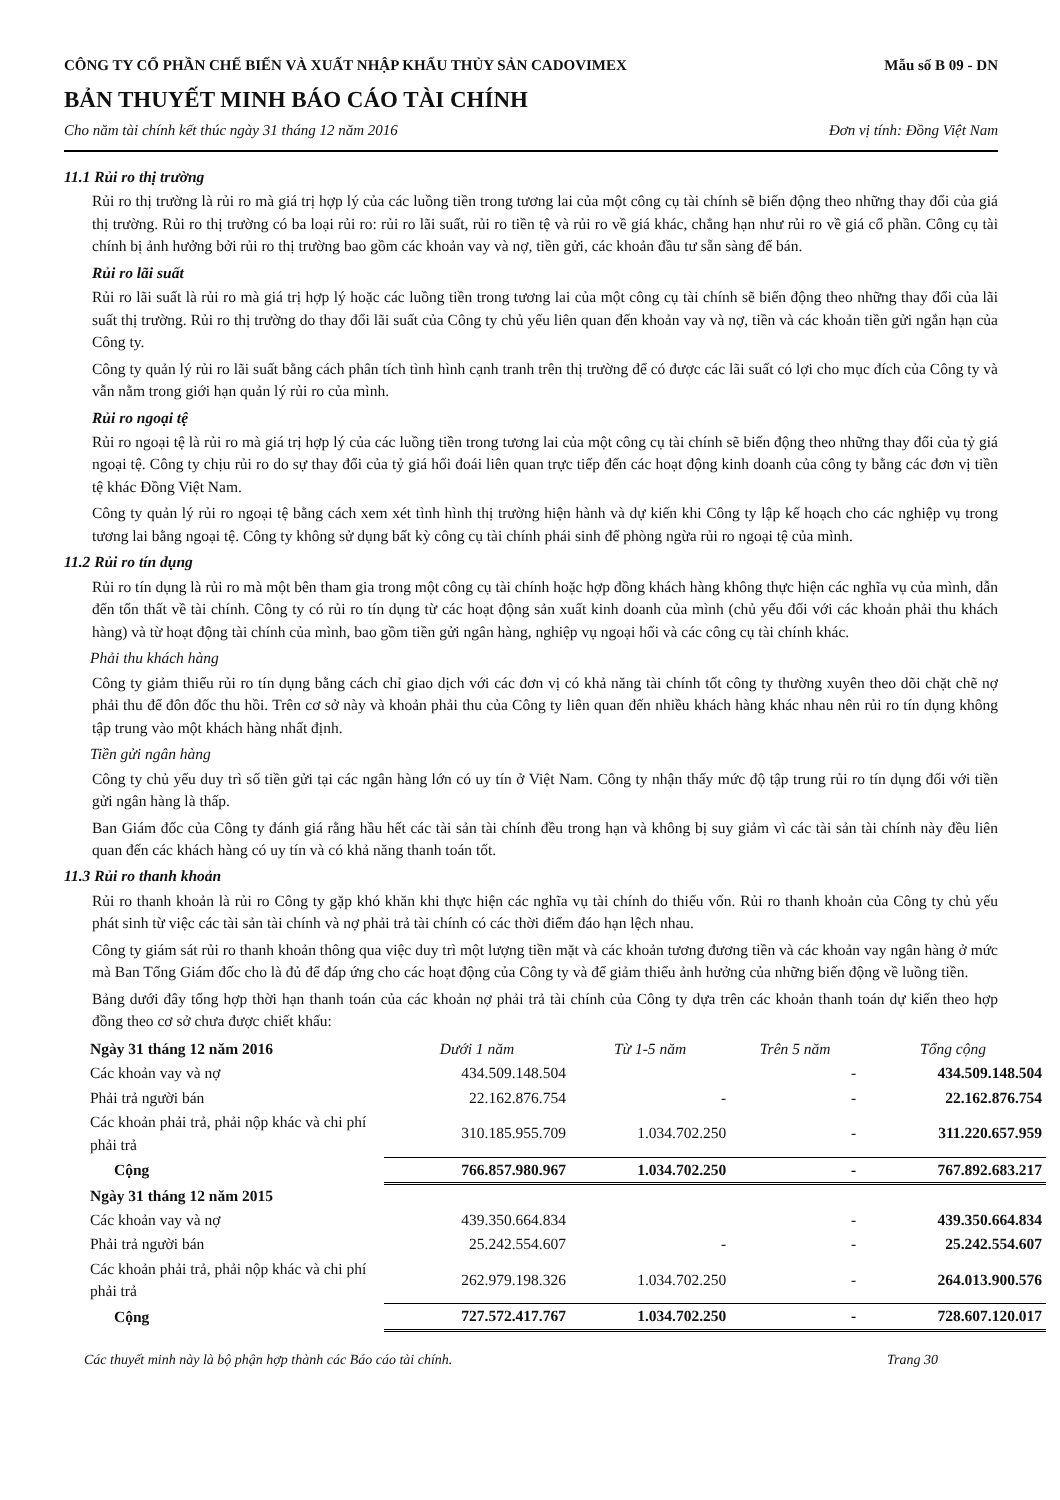CÔNG TY CỔ PHẦN CHẾ BIẾN VÀ XUẤT NHẬP KHẨU THỦY SẢN CADOVIMEX Mẫu số B 09 - DN
BẢN THUYẾT MINH BÁO CÁO TÀI CHÍNH
Cho năm tài chính kết thúc ngày 31 tháng 12 năm 2016 Đơn vị tính: Đồng Việt Nam
11.1 Rủi ro thị trường
Rủi ro thị trường là rủi ro mà giá trị hợp lý của các luồng tiền trong tương lai của một công cụ tài chính sẽ biến động theo những thay đổi của giá thị trường. Rủi ro thị trường có ba loại rủi ro: rủi ro lãi suất, rủi ro tiền tệ và rủi ro về giá khác, chẳng hạn như rủi ro về giá cổ phần. Công cụ tài chính bị ảnh hưởng bởi rủi ro thị trường bao gồm các khoản vay và nợ, tiền gửi, các khoản đầu tư sẵn sàng để bán.
Rủi ro lãi suất
Rủi ro lãi suất là rủi ro mà giá trị hợp lý hoặc các luồng tiền trong tương lai của một công cụ tài chính sẽ biến động theo những thay đổi của lãi suất thị trường. Rủi ro thị trường do thay đổi lãi suất của Công ty chủ yếu liên quan đến khoản vay và nợ, tiền và các khoản tiền gửi ngắn hạn của Công ty.
Công ty quản lý rủi ro lãi suất bằng cách phân tích tình hình cạnh tranh trên thị trường để có được các lãi suất có lợi cho mục đích của Công ty và vẫn nằm trong giới hạn quản lý rủi ro của mình.
Rủi ro ngoại tệ
Rủi ro ngoại tệ là rủi ro mà giá trị hợp lý của các luồng tiền trong tương lai của một công cụ tài chính sẽ biến động theo những thay đổi của tỷ giá ngoại tệ. Công ty chịu rủi ro do sự thay đổi của tỷ giá hối đoái liên quan trực tiếp đến các hoạt động kinh doanh của công ty bằng các đơn vị tiền tệ khác Đồng Việt Nam.
Công ty quản lý rủi ro ngoại tệ bằng cách xem xét tình hình thị trường hiện hành và dự kiến khi Công ty lập kế hoạch cho các nghiệp vụ trong tương lai bằng ngoại tệ. Công ty không sử dụng bất kỳ công cụ tài chính phái sinh để phòng ngừa rủi ro ngoại tệ của mình.
11.2 Rủi ro tín dụng
Rủi ro tín dụng là rủi ro mà một bên tham gia trong một công cụ tài chính hoặc hợp đồng khách hàng không thực hiện các nghĩa vụ của mình, dẫn đến tổn thất về tài chính. Công ty có rủi ro tín dụng từ các hoạt động sản xuất kinh doanh của mình (chủ yếu đối với các khoản phải thu khách hàng) và từ hoạt động tài chính của mình, bao gồm tiền gửi ngân hàng, nghiệp vụ ngoại hối và các công cụ tài chính khác.
Phải thu khách hàng
Công ty giảm thiểu rủi ro tín dụng bằng cách chỉ giao dịch với các đơn vị có khả năng tài chính tốt công ty thường xuyên theo dõi chặt chẽ nợ phải thu để đôn đốc thu hồi. Trên cơ sở này và khoản phải thu của Công ty liên quan đến nhiều khách hàng khác nhau nên rủi ro tín dụng không tập trung vào một khách hàng nhất định.
Tiền gửi ngân hàng
Công ty chủ yếu duy trì số tiền gửi tại các ngân hàng lớn có uy tín ở Việt Nam. Công ty nhận thấy mức độ tập trung rủi ro tín dụng đối với tiền gửi ngân hàng là thấp.
Ban Giám đốc của Công ty đánh giá rằng hầu hết các tài sản tài chính đều trong hạn và không bị suy giảm vì các tài sản tài chính này đều liên quan đến các khách hàng có uy tín và có khả năng thanh toán tốt.
11.3 Rủi ro thanh khoản
Rủi ro thanh khoản là rủi ro Công ty gặp khó khăn khi thực hiện các nghĩa vụ tài chính do thiếu vốn. Rủi ro thanh khoản của Công ty chủ yếu phát sinh từ việc các tài sản tài chính và nợ phải trả tài chính có các thời điểm đáo hạn lệch nhau.
Công ty giám sát rủi ro thanh khoản thông qua việc duy trì một lượng tiền mặt và các khoản tương đương tiền và các khoản vay ngân hàng ở mức mà Ban Tổng Giám đốc cho là đủ để đáp ứng cho các hoạt động của Công ty và để giảm thiểu ảnh hưởng của những biến động về luồng tiền.
Bảng dưới đây tổng hợp thời hạn thanh toán của các khoản nợ phải trả tài chính của Công ty dựa trên các khoản thanh toán dự kiến theo hợp đồng theo cơ sở chưa được chiết khấu:
| Ngày 31 tháng 12 năm 2016 | Dưới 1 năm | Từ 1-5 năm | Trên 5 năm | Tổng cộng |
| Các khoản vay và nợ | 434.509.148.504 | | - | 434.509.148.504 |
| Phải trả người bán | 22.162.876.754 | - | - | 22.162.876.754 |
| Các khoản phải trả, phải nộp khác và chi phí phải trả | 310.185.955.709 | 1.034.702.250 | - | 311.220.657.959 |
| Cộng | 766.857.980.967 | 1.034.702.250 | - | 767.892.683.217 |
| Ngày 31 tháng 12 năm 2015 | | | | |
| Các khoản vay và nợ | 439.350.664.834 | | - | 439.350.664.834 |
| Phải trả người bán | 25.242.554.607 | - | - | 25.242.554.607 |
| Các khoản phải trả, phải nộp khác và chi phí phải trả | 262.979.198.326 | 1.034.702.250 | - | 264.013.900.576 |
| Cộng | 727.572.417.767 | 1.034.702.250 | - | 728.607.120.017 |
Các thuyết minh này là bộ phận hợp thành các Báo cáo tài chính. Trang 30